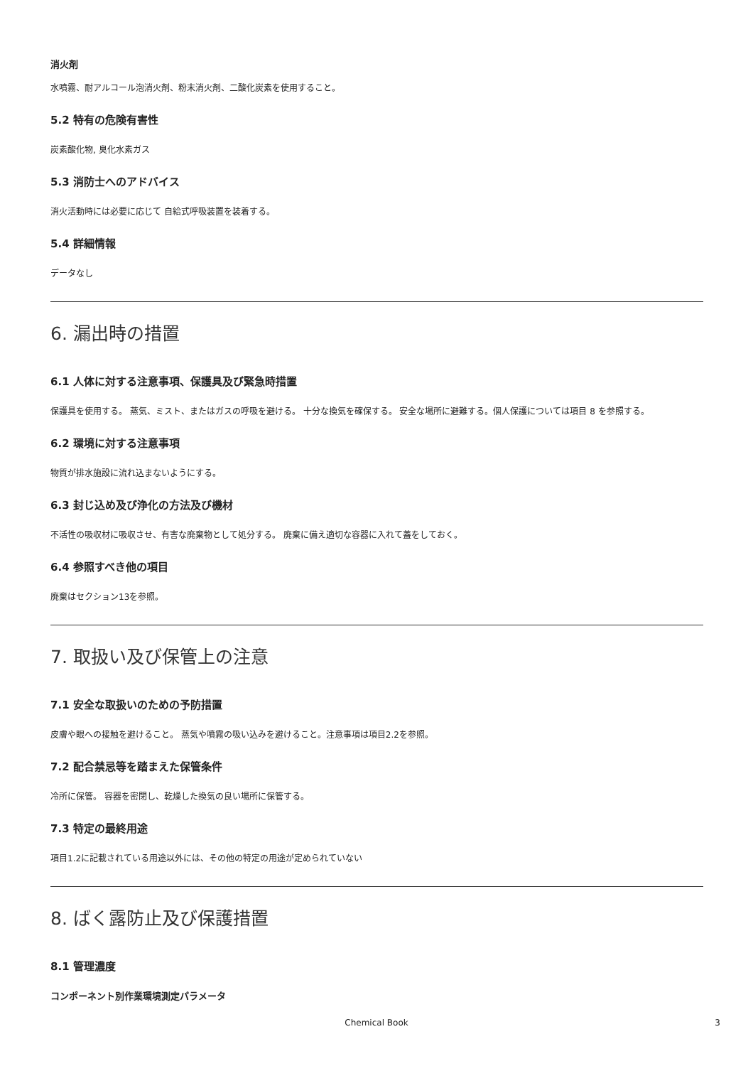消火剤
水噴霧、耐アルコール泡消火剤、粉末消火剤、二酸化炭素を使用すること。
5.2 特有の危険有害性
炭素酸化物, 臭化水素ガス
5.3 消防士へのアドバイス
消火活動時には必要に応じて 自給式呼吸装置を装着する。
5.4 詳細情報
データなし
6. 漏出時の措置
6.1 人体に対する注意事項、保護具及び緊急時措置
保護具を使用する。 蒸気、ミスト、またはガスの呼吸を避ける。 十分な換気を確保する。 安全な場所に避難する。個人保護については項目 8 を参照する。
6.2 環境に対する注意事項
物質が排水施設に流れ込まないようにする。
6.3 封じ込め及び浄化の方法及び機材
不活性の吸収材に吸収させ、有害な廃棄物として処分する。 廃棄に備え適切な容器に入れて蓋をしておく。
6.4 参照すべき他の項目
廃棄はセクション13を参照。
7. 取扱い及び保管上の注意
7.1 安全な取扱いのための予防措置
皮膚や眼への接触を避けること。 蒸気や噴霧の吸い込みを避けること。注意事項は項目2.2を参照。
7.2 配合禁忌等を踏まえた保管条件
冷所に保管。 容器を密閉し、乾燥した換気の良い場所に保管する。
7.3 特定の最終用途
項目1.2に記載されている用途以外には、その他の特定の用途が定められていない
8. ばく露防止及び保護措置
8.1 管理濃度
コンポーネント別作業環境測定パラメータ
Chemical Book
3